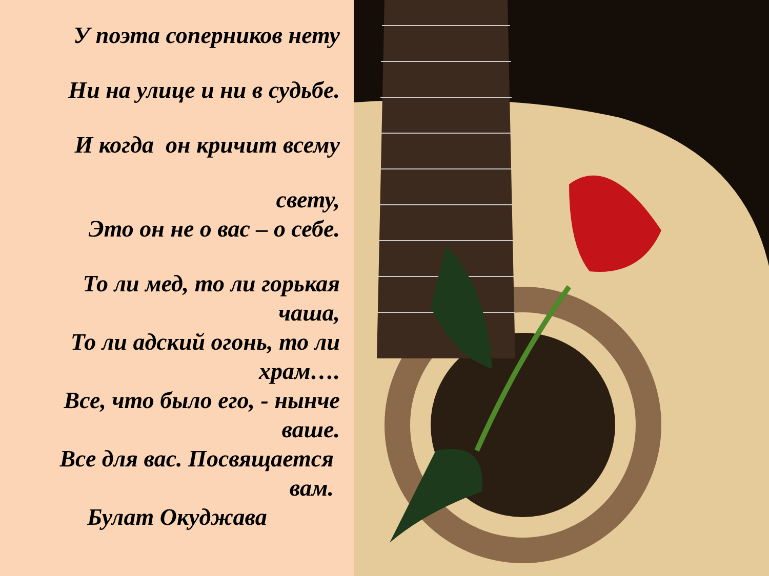У поэта соперников нету
Ни на улице и ни в судьбе.
И когда он кричит всему
свету,
Это он не о вас – о себе.
То ли мед, то ли горькая чаша,
То ли адский огонь, то ли храм….
Все, что было его, - нынче ваше.
Все для вас. Посвящается вам.
Булат Окуджава